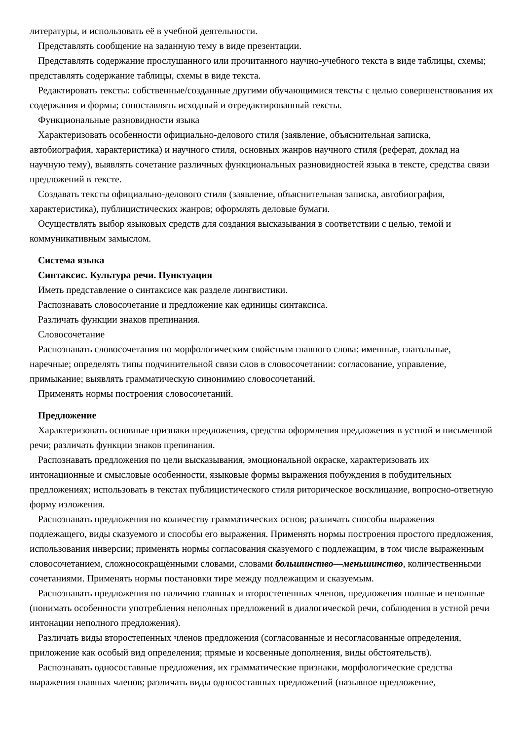литературы, и использовать её в учебной деятельности.
Представлять сообщение на заданную тему в виде презентации.
Представлять содержание прослушанного или прочитанного научно-учебного текста в виде таблицы, схемы; представлять содержание таблицы, схемы в виде текста.
Редактировать тексты: собственные/созданные другими обучающимися тексты с целью совершенствования их содержания и формы; сопоставлять исходный и отредактированный тексты.
Функциональные разновидности языка
Характеризовать особенности официально-делового стиля (заявление, объяснительная записка, автобиография, характеристика) и научного стиля, основных жанров научного стиля (реферат, доклад на научную тему), выявлять сочетание различных функциональных разновидностей языка в тексте, средства связи предложений в тексте.
Создавать тексты официально-делового стиля (заявление, объяснительная записка, автобиография, характеристика), публицистических жанров; оформлять деловые бумаги.
Осуществлять выбор языковых средств для создания высказывания в соответствии с целью, темой и коммуникативным замыслом.
Система языка
Синтаксис. Культура речи. Пунктуация
Иметь представление о синтаксисе как разделе лингвистики.
Распознавать словосочетание и предложение как единицы синтаксиса.
Различать функции знаков препинания.
Словосочетание
Распознавать словосочетания по морфологическим свойствам главного слова: именные, глагольные, наречные; определять типы подчинительной связи слов в словосочетании: согласование, управление, примыкание; выявлять грамматическую синонимию словосочетаний.
Применять нормы построения словосочетаний.
Предложение
Характеризовать основные признаки предложения, средства оформления предложения в устной и письменной речи; различать функции знаков препинания.
Распознавать предложения по цели высказывания, эмоциональной окраске, характеризовать их интонационные и смысловые особенности, языковые формы выражения побуждения в побудительных предложениях; использовать в текстах публицистического стиля риторическое восклицание, вопросно-ответную форму изложения.
Распознавать предложения по количеству грамматических основ; различать способы выражения подлежащего, виды сказуемого и способы его выражения. Применять нормы построения простого предложения, использования инверсии; применять нормы согласования сказуемого с подлежащим, в том числе выраженным словосочетанием, сложносокращёнными словами, словами большинство—меньшинство, количественными сочетаниями. Применять нормы постановки тире между подлежащим и сказуемым.
Распознавать предложения по наличию главных и второстепенных членов, предложения полные и неполные (понимать особенности употребления неполных предложений в диалогической речи, соблюдения в устной речи интонации неполного предложения).
Различать виды второстепенных членов предложения (согласованные и несогласованные определения, приложение как особый вид определения; прямые и косвенные дополнения, виды обстоятельств).
Распознавать односоставные предложения, их грамматические признаки, морфологические средства выражения главных членов; различать виды односоставных предложений (назывное предложение,